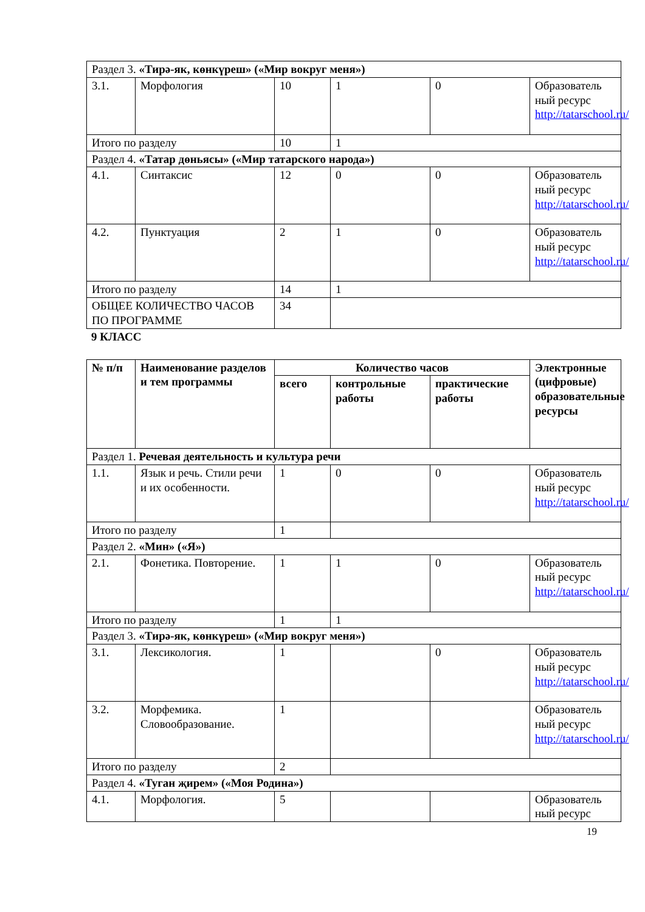| Раздел 3. «Тирә-як, көнкүреш» («Мир вокруг меня») | | | | | |
| 3.1. | Морфология | 10 | 1 | 0 | Образователь ный ресурс http://tatarschool.ru/ |
| Итого по разделу | | 10 | 1 | | |
| Раздел 4. «Татар дөньясы» («Мир татарского народа») | | | | | |
| 4.1. | Синтаксис | 12 | 0 | 0 | Образователь ный ресурс http://tatarschool.ru/ |
| 4.2. | Пунктуация | 2 | 1 | 0 | Образователь ный ресурс http://tatarschool.ru/ |
| Итого по разделу | | 14 | 1 | | |
| ОБЩЕЕ КОЛИЧЕСТВО ЧАСОВ ПО ПРОГРАММЕ | | 34 | | | |
9 КЛАСС
| № п/п | Наименование разделов и тем программы | Количество часов | | | Электронные (цифровые) образовательные ресурсы |
| --- | --- | --- | --- | --- | --- |
| | | всего | контрольные работы | практические работы | |
| Раздел 1. Речевая деятельность и культура речи | | | | | |
| 1.1. | Язык и речь. Стили речи и их особенности. | 1 | 0 | 0 | Образователь ный ресурс http://tatarschool.ru/ |
| Итого по разделу | | 1 | | | |
| Раздел 2. «Мин» («Я») | | | | | |
| 2.1. | Фонетика. Повторение. | 1 | 1 | 0 | Образователь ный ресурс http://tatarschool.ru/ |
| Итого по разделу | | 1 | 1 | | |
| Раздел 3. «Тирә-як, көнкүреш» («Мир вокруг меня») | | | | | |
| 3.1. | Лексикология. | 1 | | 0 | Образователь ный ресурс http://tatarschool.ru/ |
| 3.2. | Морфемика. Словообразование. | 1 | | | Образователь ный ресурс http://tatarschool.ru/ |
| Итого по разделу | | 2 | | | |
| Раздел 4. «Туган җирем» («Моя Родина») | | | | | |
| 4.1. | Морфология. | 5 | | | Образователь ный ресурс |
19